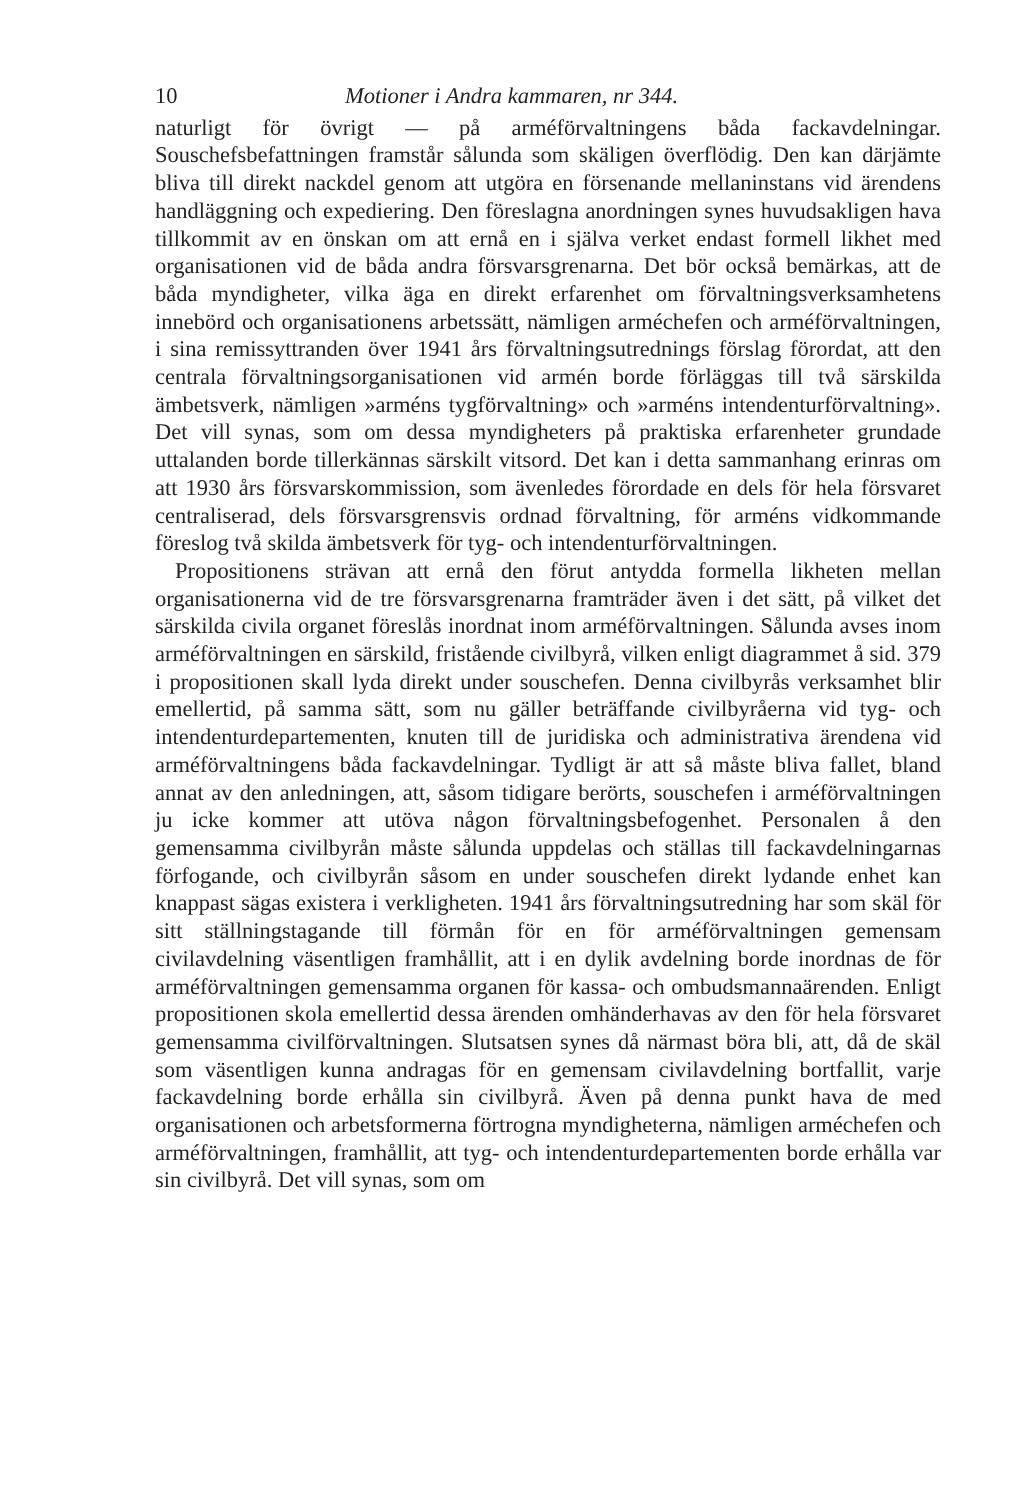10 Motioner i Andra kammaren, nr 344.
naturligt för övrigt — på arméförvaltningens båda fackavdelningar. Souschefsbefattningen framstår sålunda som skäligen överflödig. Den kan därjämte bliva till direkt nackdel genom att utgöra en försenande mellaninstans vid ärendens handläggning och expediering. Den föreslagna anordningen synes huvudsakligen hava tillkommit av en önskan om att ernå en i själva verket endast formell likhet med organisationen vid de båda andra försvarsgrenarna. Det bör också bemärkas, att de båda myndigheter, vilka äga en direkt erfarenhet om förvaltningsverksamhetens innebörd och organisationens arbetssätt, nämligen arméchefen och arméförvaltningen, i sina remissyttranden över 1941 års förvaltningsutrednings förslag förordat, att den centrala förvaltningsorganisationen vid armén borde förläggas till två särskilda ämbetsverk, nämligen »arméns tygförvaltning» och »arméns intendenturförvaltning». Det vill synas, som om dessa myndigheters på praktiska erfarenheter grundade uttalanden borde tillerkännas särskilt vitsord. Det kan i detta sammanhang erinras om att 1930 års försvarskommission, som ävenledes förordade en dels för hela försvaret centraliserad, dels försvarsgrensvis ordnad förvaltning, för arméns vidkommande föreslog två skilda ämbetsverk för tyg- och intendenturförvaltningen.
Propositionens strävan att ernå den förut antydda formella likheten mellan organisationerna vid de tre försvarsgrenarna framträder även i det sätt, på vilket det särskilda civila organet föreslås inordnat inom arméförvaltningen. Sålunda avses inom arméförvaltningen en särskild, fristående civilbyrå, vilken enligt diagrammet å sid. 379 i propositionen skall lyda direkt under souschefen. Denna civilbyrås verksamhet blir emellertid, på samma sätt, som nu gäller beträffande civilbyråerna vid tyg- och intendenturdepartementen, knuten till de juridiska och administrativa ärendena vid arméförvaltningens båda fackavdelningar. Tydligt är att så måste bliva fallet, bland annat av den anledningen, att, såsom tidigare berörts, souschefen i arméförvaltningen ju icke kommer att utöva någon förvaltningsbefogenhet. Personalen å den gemensamma civilbyrån måste sålunda uppdelas och ställas till fackavdelningarnas förfogande, och civilbyrån såsom en under souschefen direkt lydande enhet kan knappast sägas existera i verkligheten. 1941 års förvaltningsutredning har som skäl för sitt ställningstagande till förmån för en för arméförvaltningen gemensam civilavdelning väsentligen framhållit, att i en dylik avdelning borde inordnas de för arméförvaltningen gemensamma organen för kassa- och ombudsmannaärenden. Enligt propositionen skola emellertid dessa ärenden omhänderhavas av den för hela försvaret gemensamma civilförvaltningen. Slutsatsen synes då närmast böra bli, att, då de skäl som väsentligen kunna andragas för en gemensam civilavdelning bortfallit, varje fackavdelning borde erhålla sin civilbyrå. Även på denna punkt hava de med organisationen och arbetsformerna förtrogna myndigheterna, nämligen arméchefen och arméförvaltningen, framhållit, att tyg- och intendenturdepartementen borde erhålla var sin civilbyrå. Det vill synas, som om